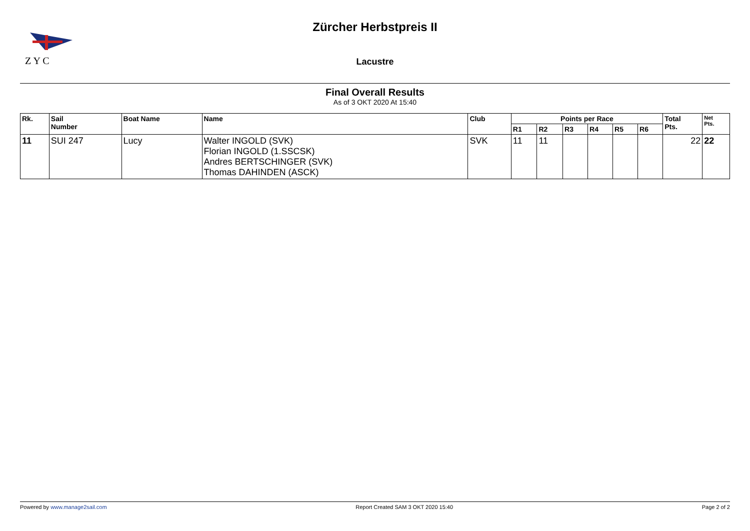Z Y C
Zürcher Herbstpreis II
Lacustre
Final Overall Results
As of 3 OKT 2020 At 15:40
| Rk. | Sail Number | Boat Name | Name | Club | Points per Race | | | | | | Total Pts. | Net Pts. |
| --- | --- | --- | --- | --- | --- | --- | --- | --- | --- | --- | --- | --- |
| | | | | | R1 | R2 | R3 | R4 | R5 | R6 | | |
| 11 | SUI 247 | Lucy | Walter INGOLD (SVK) Florian INGOLD (1.SSCSK) Andres BERTSCHINGER (SVK) Thomas DAHINDEN (ASCK) | SVK | 11 | 11 | | | | | 22 | 22 |
Powered by www.manage2sail.com Report Created SAM 3 OKT 2020 15:40 Page 2 of 2